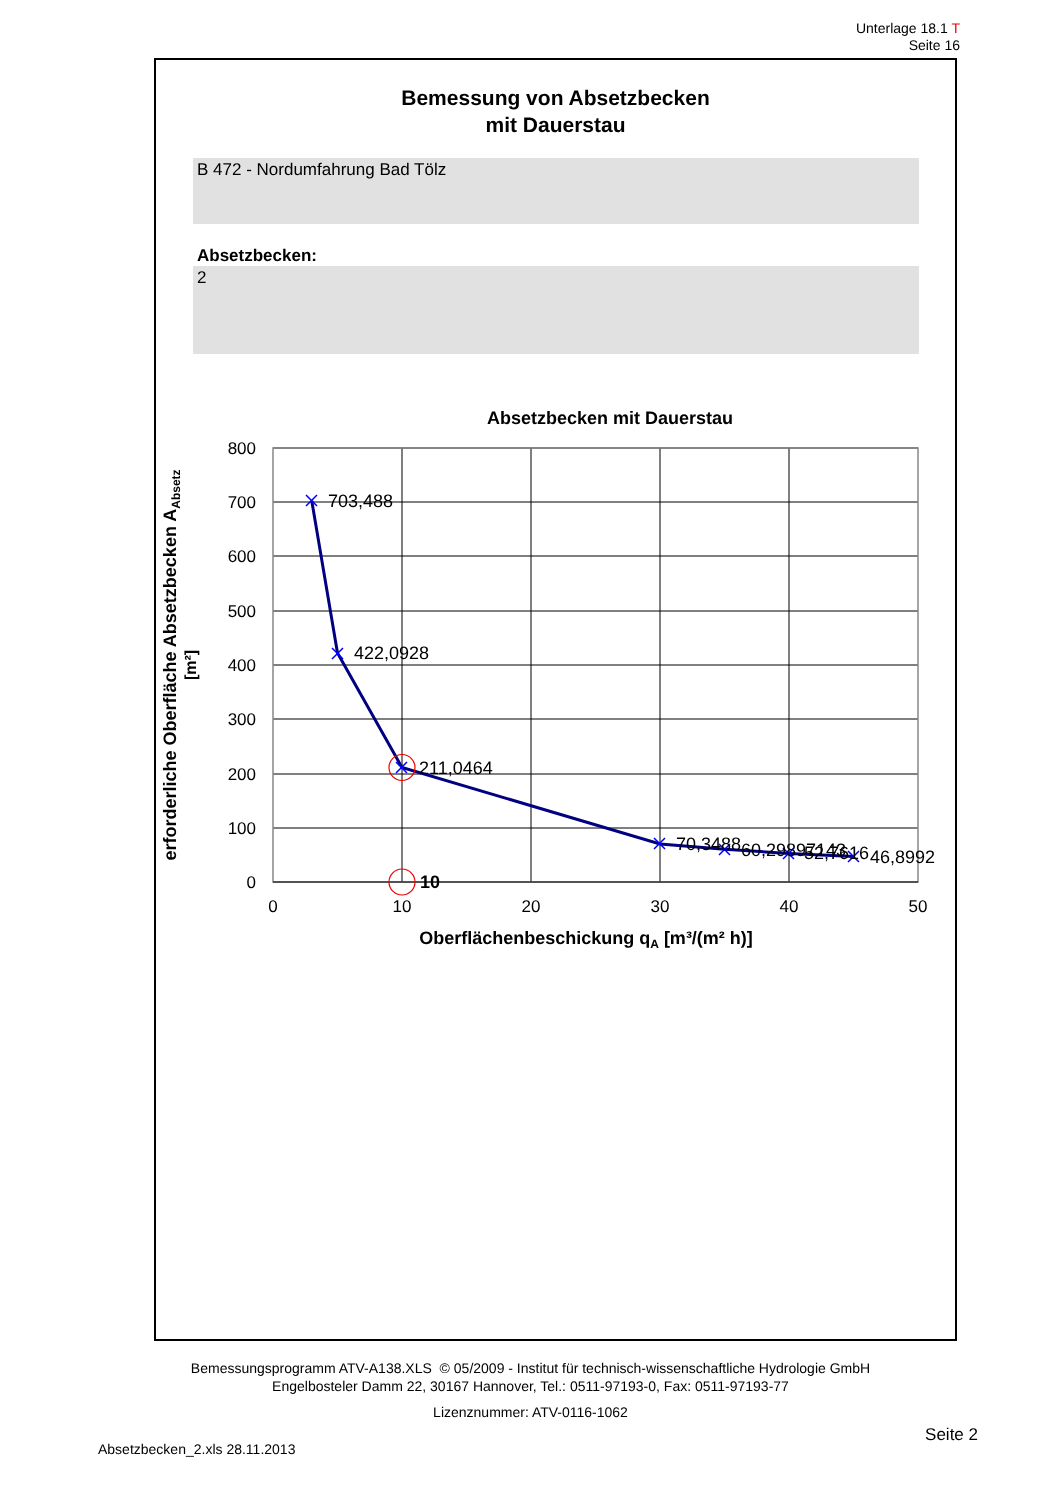Unterlage 18.1 T
Seite 16
Bemessung von Absetzbecken
mit Dauerstau
B 472 - Nordumfahrung Bad Tölz
Absetzbecken:
2
Absetzbecken mit Dauerstau
800
700
600
500
400
300
200
100
0
0
10
20
30
40
50
Oberflächenbeschickung qA [m³/(m² h)]
erforderliche Oberfläche Absetzbecken AAbsetz
[m²]
703,488
422,0928
211,0464
70,3488
60,29897143
52,7616
46,8992
10
Bemessungsprogramm ATV-A138.XLS © 05/2009 - Institut für technisch-wissenschaftliche Hydrologie GmbH
Engelbosteler Damm 22, 30167 Hannover, Tel.: 0511-97193-0, Fax: 0511-97193-77
Lizenznummer: ATV-0116-1062
Absetzbecken_2.xls 28.11.2013 Seite 2